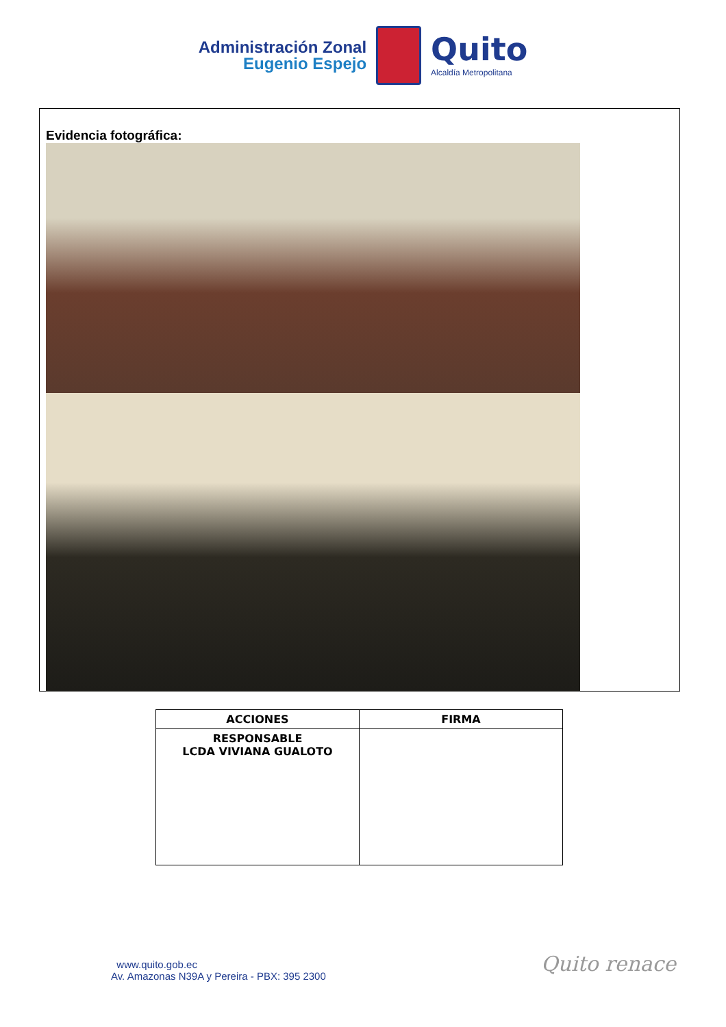Administración Zonal
Eugenio Espejo
Quito
Alcaldía Metropolitana
Evidencia fotográfica:
| ACCIONES | FIRMA |
| --- | --- |
| RESPONSABLE LCDA VIVIANA GUALOTO | |
www.quito.gob.ec
Av. Amazonas N39A y Pereira - PBX: 395 2300
Quito renace